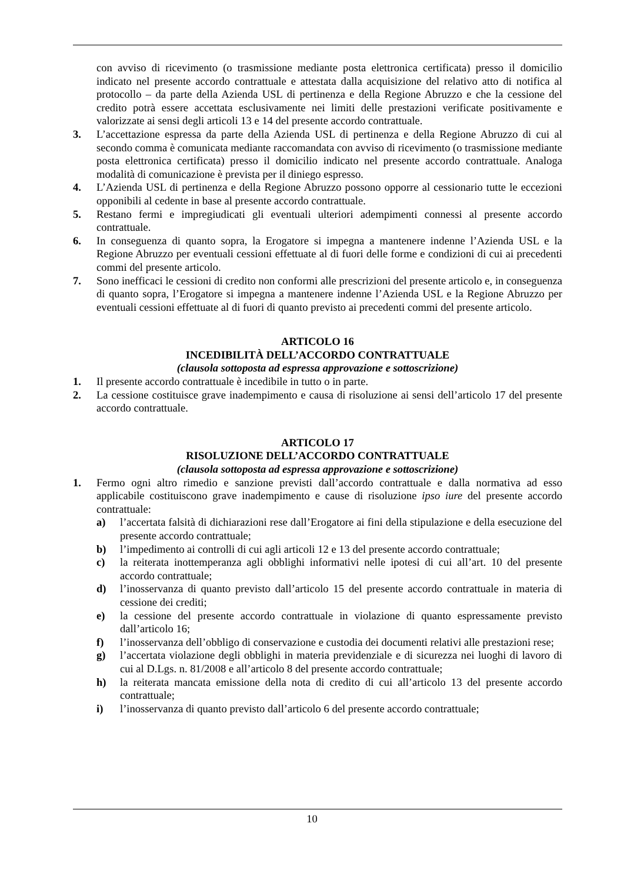con avviso di ricevimento (o trasmissione mediante posta elettronica certificata) presso il domicilio indicato nel presente accordo contrattuale e attestata dalla acquisizione del relativo atto di notifica al protocollo – da parte della Azienda USL di pertinenza e della Regione Abruzzo e che la cessione del credito potrà essere accettata esclusivamente nei limiti delle prestazioni verificate positivamente e valorizzate ai sensi degli articoli 13 e 14 del presente accordo contrattuale.
3. L’accettazione espressa da parte della Azienda USL di pertinenza e della Regione Abruzzo di cui al secondo comma è comunicata mediante raccomandata con avviso di ricevimento (o trasmissione mediante posta elettronica certificata) presso il domicilio indicato nel presente accordo contrattuale. Analoga modalità di comunicazione è prevista per il diniego espresso.
4. L’Azienda USL di pertinenza e della Regione Abruzzo possono opporre al cessionario tutte le eccezioni opponibili al cedente in base al presente accordo contrattuale.
5. Restano fermi e impregiudicati gli eventuali ulteriori adempimenti connessi al presente accordo contrattuale.
6. In conseguenza di quanto sopra, la Erogatore si impegna a mantenere indenne l’Azienda USL e la Regione Abruzzo per eventuali cessioni effettuate al di fuori delle forme e condizioni di cui ai precedenti commi del presente articolo.
7. Sono inefficaci le cessioni di credito non conformi alle prescrizioni del presente articolo e, in conseguenza di quanto sopra, l’Erogatore si impegna a mantenere indenne l’Azienda USL e la Regione Abruzzo per eventuali cessioni effettuate al di fuori di quanto previsto ai precedenti commi del presente articolo.
ARTICOLO 16
INCEDIBILITÀ DELL’ACCORDO CONTRATTUALE
(clausola sottoposta ad espressa approvazione e sottoscrizione)
1. Il presente accordo contrattuale è incedibile in tutto o in parte.
2. La cessione costituisce grave inadempimento e causa di risoluzione ai sensi dell’articolo 17 del presente accordo contrattuale.
ARTICOLO 17
RISOLUZIONE DELL’ACCORDO CONTRATTUALE
(clausola sottoposta ad espressa approvazione e sottoscrizione)
1. Fermo ogni altro rimedio e sanzione previsti dall’accordo contrattuale e dalla normativa ad esso applicabile costituiscono grave inadempimento e cause di risoluzione ipso iure del presente accordo contrattuale:
a) l’accertata falsità di dichiarazioni rese dall’Erogatore ai fini della stipulazione e della esecuzione del presente accordo contrattuale;
b) l’impedimento ai controlli di cui agli articoli 12 e 13 del presente accordo contrattuale;
c) la reiterata inottemperanza agli obblighi informativi nelle ipotesi di cui all’art. 10 del presente accordo contrattuale;
d) l’inosservanza di quanto previsto dall’articolo 15 del presente accordo contrattuale in materia di cessione dei crediti;
e) la cessione del presente accordo contrattuale in violazione di quanto espressamente previsto dall’articolo 16;
f) l’inosservanza dell’obbligo di conservazione e custodia dei documenti relativi alle prestazioni rese;
g) l’accertata violazione degli obblighi in materia previdenziale e di sicurezza nei luoghi di lavoro di cui al D.Lgs. n. 81/2008 e all’articolo 8 del presente accordo contrattuale;
h) la reiterata mancata emissione della nota di credito di cui all’articolo 13 del presente accordo contrattuale;
i) l’inosservanza di quanto previsto dall’articolo 6 del presente accordo contrattuale;
10